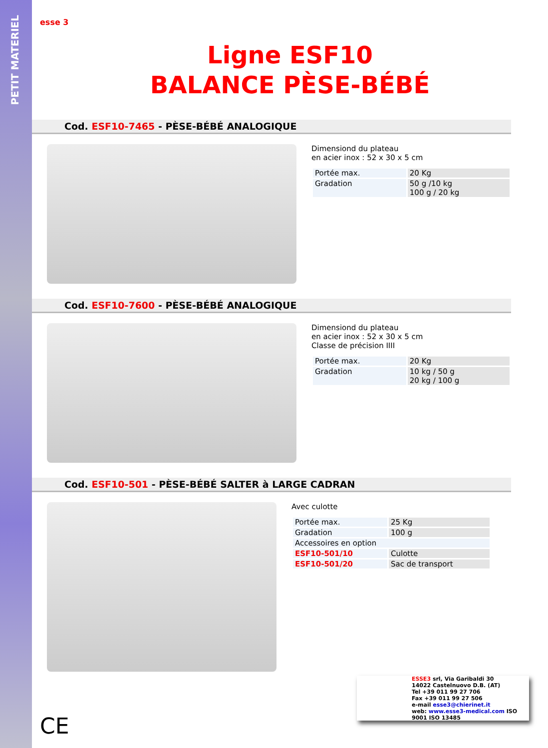PETIT MATERIEL
esse 3
Ligne ESF10
BALANCE PÈSE-BÉBÉ
Cod. ESF10-7465 - PÈSE-BÉBÉ ANALOGIQUE
Dimensiond du plateau
en acier inox : 52 x 30 x 5 cm
| Portée max. | 20 Kg |
| Gradation | 50 g /10 kg 100 g / 20 kg |
Cod. ESF10-7600 - PÈSE-BÉBÉ ANALOGIQUE
Dimensiond du plateau
en acier inox : 52 x 30 x 5 cm
Classe de précision IIII
| Portée max. | 20 Kg |
| Gradation | 10 kg / 50 g 20 kg / 100 g |
Cod. ESF10-501 - PÈSE-BÉBÉ SALTER à LARGE CADRAN
Avec culotte
| Portée max. | 25 Kg |
| Gradation | 100 g |
| Accessoires en option | |
| ESF10-501/10 | Culotte |
| ESF10-501/20 | Sac de transport |
ESSE3 srl, Via Garibaldi 30
14022 Castelnuovo D.B. (AT)
Tel +39 011 99 27 706
Fax +39 011 99 27 506
e-mail esse3@chierinet.it
web: www.esse3-medical.com ISO 9001 ISO 13485
CE